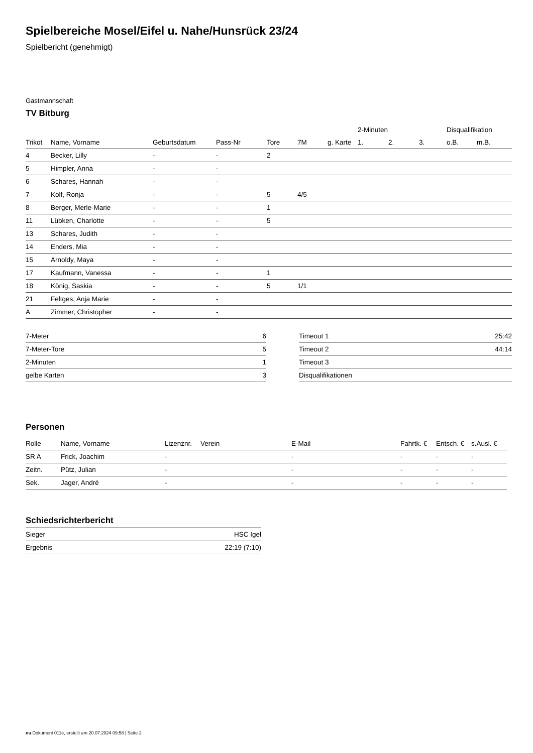Spielbereiche Mosel/Eifel u. Nahe/Hunsrück 23/24
Spielbericht (genehmigt)
Gastmannschaft
TV Bitburg
| | | | | | | | 2-Minuten | | | Disqualifikation | |
| --- | --- | --- | --- | --- | --- | --- | --- | --- | --- | --- | --- |
| Trikot | Name, Vorname | Geburtsdatum | Pass-Nr | Tore | 7M | g. Karte | 1. | 2. | 3. | o.B. | m.B. |
| 4 | Becker, Lilly | - | - | 2 | | | | | | | |
| 5 | Himpler, Anna | - | - | | | | | | | | |
| 6 | Schares, Hannah | - | - | | | | | | | | |
| 7 | Kolf, Ronja | - | - | 5 | 4/5 | | | | | | |
| 8 | Berger, Merle-Marie | - | - | 1 | | | | | | | |
| 11 | Lübken, Charlotte | - | - | 5 | | | | | | | |
| 13 | Schares, Judith | - | - | | | | | | | | |
| 14 | Enders, Mia | - | - | | | | | | | | |
| 15 | Arnoldy, Maya | - | - | | | | | | | | |
| 17 | Kaufmann, Vanessa | - | - | 1 | | | | | | | |
| 18 | König, Saskia | - | - | 5 | 1/1 | | | | | | |
| 21 | Feltges, Anja Marie | - | - | | | | | | | | |
| A | Zimmer, Christopher | - | - | | | | | | | | |
| 7-Meter | 6 |
| 7-Meter-Tore | 5 |
| 2-Minuten | 1 |
| gelbe Karten | 3 |
| Timeout 1 | 25:42 |
| Timeout 2 | 44:14 |
| Timeout 3 | |
| Disqualifikationen | |
Personen
| Rolle | Name, Vorname | Lizenznr. | Verein | E-Mail | Fahrtk. € | Entsch. € | s.Ausl. € |
| --- | --- | --- | --- | --- | --- | --- | --- |
| SR A | Frick, Joachim | - | | - | - | - | - |
| Zeitn. | Pütz, Julian | - | | - | - | - | - |
| Sek. | Jager, André | - | | - | - | - | - |
Schiedsrichterbericht
| Sieger | HSC Igel |
| Ergebnis | 22:19 (7:10) |
nu.Dokument 011e, erstellt am 20.07.2024 09:58 | Seite 2